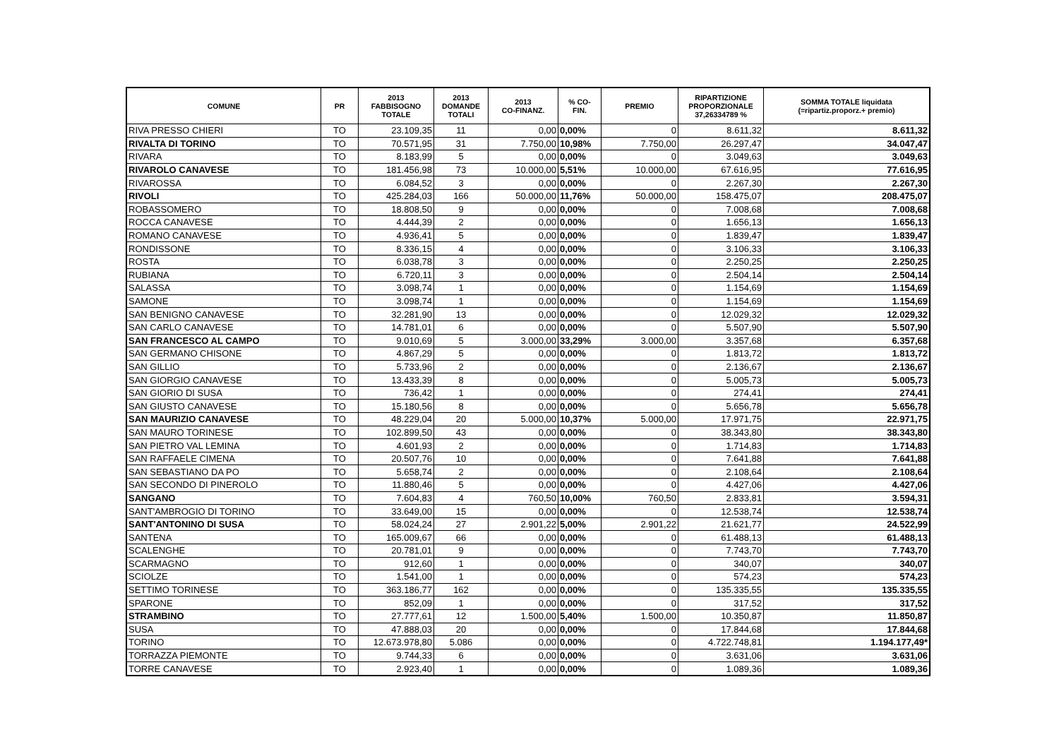| COMUNE | PR | 2013 FABBISOGNO TOTALE | 2013 DOMANDE TOTALI | 2013 CO-FINANZ. | % CO- FIN. | PREMIO | RIPARTIZIONE PROPORZIONALE 37,26334789 % | SOMMA TOTALE liquidata (=ripartiz.proporz.+ premio) |
| --- | --- | --- | --- | --- | --- | --- | --- | --- |
| RIVA PRESSO CHIERI | TO | 23.109,35 | 11 | 0,00 | 0,00% | 0 | 8.611,32 | 8.611,32 |
| RIVALTA DI TORINO | TO | 70.571,95 | 31 | 7.750,00 | 10,98% | 7.750,00 | 26.297,47 | 34.047,47 |
| RIVARA | TO | 8.183,99 | 5 | 0,00 | 0,00% | 0 | 3.049,63 | 3.049,63 |
| RIVAROLO CANAVESE | TO | 181.456,98 | 73 | 10.000,00 | 5,51% | 10.000,00 | 67.616,95 | 77.616,95 |
| RIVAROSSA | TO | 6.084,52 | 3 | 0,00 | 0,00% | 0 | 2.267,30 | 2.267,30 |
| RIVOLI | TO | 425.284,03 | 166 | 50.000,00 | 11,76% | 50.000,00 | 158.475,07 | 208.475,07 |
| ROBASSOMERO | TO | 18.808,50 | 9 | 0,00 | 0,00% | 0 | 7.008,68 | 7.008,68 |
| ROCCA CANAVESE | TO | 4.444,39 | 2 | 0,00 | 0,00% | 0 | 1.656,13 | 1.656,13 |
| ROMANO CANAVESE | TO | 4.936,41 | 5 | 0,00 | 0,00% | 0 | 1.839,47 | 1.839,47 |
| RONDISSONE | TO | 8.336,15 | 4 | 0,00 | 0,00% | 0 | 3.106,33 | 3.106,33 |
| ROSTA | TO | 6.038,78 | 3 | 0,00 | 0,00% | 0 | 2.250,25 | 2.250,25 |
| RUBIANA | TO | 6.720,11 | 3 | 0,00 | 0,00% | 0 | 2.504,14 | 2.504,14 |
| SALASSA | TO | 3.098,74 | 1 | 0,00 | 0,00% | 0 | 1.154,69 | 1.154,69 |
| SAMONE | TO | 3.098,74 | 1 | 0,00 | 0,00% | 0 | 1.154,69 | 1.154,69 |
| SAN BENIGNO CANAVESE | TO | 32.281,90 | 13 | 0,00 | 0,00% | 0 | 12.029,32 | 12.029,32 |
| SAN CARLO CANAVESE | TO | 14.781,01 | 6 | 0,00 | 0,00% | 0 | 5.507,90 | 5.507,90 |
| SAN FRANCESCO AL CAMPO | TO | 9.010,69 | 5 | 3.000,00 | 33,29% | 3.000,00 | 3.357,68 | 6.357,68 |
| SAN GERMANO CHISONE | TO | 4.867,29 | 5 | 0,00 | 0,00% | 0 | 1.813,72 | 1.813,72 |
| SAN GILLIO | TO | 5.733,96 | 2 | 0,00 | 0,00% | 0 | 2.136,67 | 2.136,67 |
| SAN GIORGIO CANAVESE | TO | 13.433,39 | 8 | 0,00 | 0,00% | 0 | 5.005,73 | 5.005,73 |
| SAN GIORIO DI SUSA | TO | 736,42 | 1 | 0,00 | 0,00% | 0 | 274,41 | 274,41 |
| SAN GIUSTO CANAVESE | TO | 15.180,56 | 8 | 0,00 | 0,00% | 0 | 5.656,78 | 5.656,78 |
| SAN MAURIZIO CANAVESE | TO | 48.229,04 | 20 | 5.000,00 | 10,37% | 5.000,00 | 17.971,75 | 22.971,75 |
| SAN MAURO TORINESE | TO | 102.899,50 | 43 | 0,00 | 0,00% | 0 | 38.343,80 | 38.343,80 |
| SAN PIETRO VAL LEMINA | TO | 4.601,93 | 2 | 0,00 | 0,00% | 0 | 1.714,83 | 1.714,83 |
| SAN RAFFAELE CIMENA | TO | 20.507,76 | 10 | 0,00 | 0,00% | 0 | 7.641,88 | 7.641,88 |
| SAN SEBASTIANO DA PO | TO | 5.658,74 | 2 | 0,00 | 0,00% | 0 | 2.108,64 | 2.108,64 |
| SAN SECONDO DI PINEROLO | TO | 11.880,46 | 5 | 0,00 | 0,00% | 0 | 4.427,06 | 4.427,06 |
| SANGANO | TO | 7.604,83 | 4 | 760,50 | 10,00% | 760,50 | 2.833,81 | 3.594,31 |
| SANT'AMBROGIO DI TORINO | TO | 33.649,00 | 15 | 0,00 | 0,00% | 0 | 12.538,74 | 12.538,74 |
| SANT'ANTONINO DI SUSA | TO | 58.024,24 | 27 | 2.901,22 | 5,00% | 2.901,22 | 21.621,77 | 24.522,99 |
| SANTENA | TO | 165.009,67 | 66 | 0,00 | 0,00% | 0 | 61.488,13 | 61.488,13 |
| SCALENGHE | TO | 20.781,01 | 9 | 0,00 | 0,00% | 0 | 7.743,70 | 7.743,70 |
| SCARMAGNO | TO | 912,60 | 1 | 0,00 | 0,00% | 0 | 340,07 | 340,07 |
| SCIOLZE | TO | 1.541,00 | 1 | 0,00 | 0,00% | 0 | 574,23 | 574,23 |
| SETTIMO TORINESE | TO | 363.186,77 | 162 | 0,00 | 0,00% | 0 | 135.335,55 | 135.335,55 |
| SPARONE | TO | 852,09 | 1 | 0,00 | 0,00% | 0 | 317,52 | 317,52 |
| STRAMBINO | TO | 27.777,61 | 12 | 1.500,00 | 5,40% | 1.500,00 | 10.350,87 | 11.850,87 |
| SUSA | TO | 47.888,03 | 20 | 0,00 | 0,00% | 0 | 17.844,68 | 17.844,68 |
| TORINO | TO | 12.673.978,80 | 5.086 | 0,00 | 0,00% | 0 | 4.722.748,81 | 1.194.177,49* |
| TORRAZZA PIEMONTE | TO | 9.744,33 | 6 | 0,00 | 0,00% | 0 | 3.631,06 | 3.631,06 |
| TORRE CANAVESE | TO | 2.923,40 | 1 | 0,00 | 0,00% | 0 | 1.089,36 | 1.089,36 |